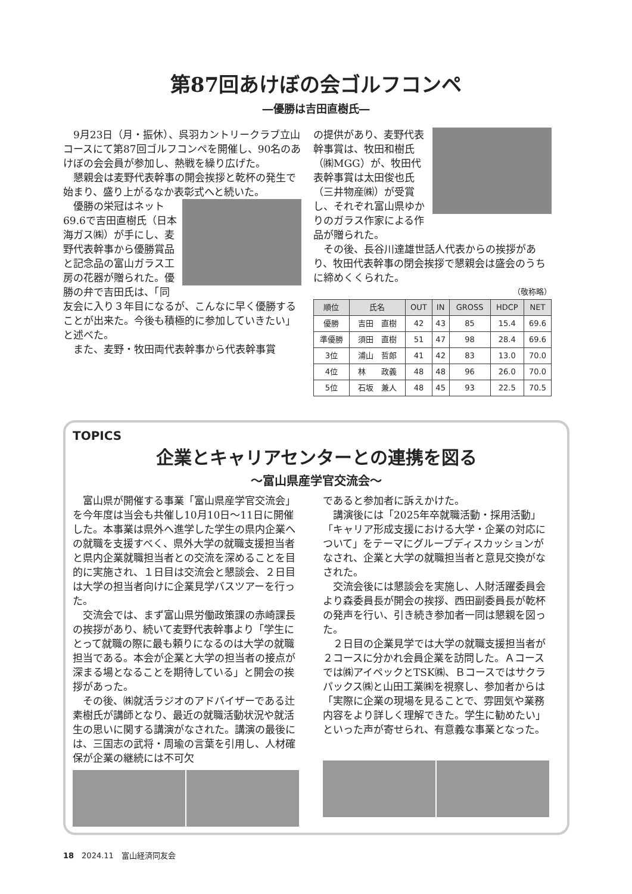第87回あけぼの会ゴルフコンペ
―優勝は吉田直樹氏―
9月23日（月・振休）、呉羽カントリークラブ立山コースにて第87回ゴルフコンペを開催し、90名のあけぼの会会員が参加し、熱戦を繰り広げた。
懇親会は麦野代表幹事の開会挨拶と乾杯の発生で始まり、盛り上がるなか表彰式へと続いた。
優勝の栄冠はネット69.6で吉田直樹氏（日本海ガス㈱）が手にし、麦野代表幹事から優勝賞品と記念品の富山ガラス工房の花器が贈られた。優勝の弁で吉田氏は、「同友会に入り３年目になるが、こんなに早く優勝することが出来た。今後も積極的に参加していきたい」と述べた。
また、麦野・牧田両代表幹事から代表幹事賞
の提供があり、麦野代表幹事賞は、牧田和樹氏（㈱MGG）が、牧田代表幹事賞は太田俊也氏（三井物産㈱）が受賞し、それぞれ富山県ゆかりのガラス作家による作品が贈られた。
その後、長谷川達雄世話人代表からの挨拶があり、牧田代表幹事の閉会挨拶で懇親会は盛会のうちに締めくくられた。
（敬称略）
| 順位 | 氏名 | OUT | IN | GROSS | HDCP | NET |
| --- | --- | --- | --- | --- | --- | --- |
| 優勝 | 吉田 直樹 | 42 | 43 | 85 | 15.4 | 69.6 |
| 準優勝 | 須田 直樹 | 51 | 47 | 98 | 28.4 | 69.6 |
| 3位 | 浦山 哲郎 | 41 | 42 | 83 | 13.0 | 70.0 |
| 4位 | 林 政義 | 48 | 48 | 96 | 26.0 | 70.0 |
| 5位 | 石坂 兼人 | 48 | 45 | 93 | 22.5 | 70.5 |
TOPICS
企業とキャリアセンターとの連携を図る
～富山県産学官交流会～
富山県が開催する事業「富山県産学官交流会」を今年度は当会も共催し10月10日～11日に開催した。本事業は県外へ進学した学生の県内企業への就職を支援すべく、県外大学の就職支援担当者と県内企業就職担当者との交流を深めることを目的に実施され、１日目は交流会と懇談会、２日目は大学の担当者向けに企業見学バスツアーを行った。
交流会では、まず富山県労働政策課の赤崎課長の挨拶があり、続いて麦野代表幹事より「学生にとって就職の際に最も頼りになるのは大学の就職担当である。本会が企業と大学の担当者の接点が深まる場となることを期待している」と開会の挨拶があった。
その後、㈱就活ラジオのアドバイザーである辻素樹氏が講師となり、最近の就職活動状況や就活生の思いに関する講演がなされた。講演の最後には、三国志の武将・周瑜の言葉を引用し、人材確保が企業の継続には不可欠
であると参加者に訴えかけた。
講演後には「2025年卒就職活動・採用活動」「キャリア形成支援における大学・企業の対応について」をテーマにグループディスカッションがなされ、企業と大学の就職担当者と意見交換がなされた。
交流会後には懇談会を実施し、人財活躍委員会より森委員長が開会の挨拶、西田副委員長が乾杯の発声を行い、引き続き参加者一同は懇親を図った。
２日目の企業見学では大学の就職支援担当者が２コースに分かれ会員企業を訪問した。Ａコースでは㈱アイペックとTSK㈱、Ｂコースではサクラパックス㈱と山田工業㈱を視察し、参加者からは「実際に企業の現場を見ることで、雰囲気や業務内容をより詳しく理解できた。学生に勧めたい」といった声が寄せられ、有意義な事業となった。
18　2024.11　富山経済同友会